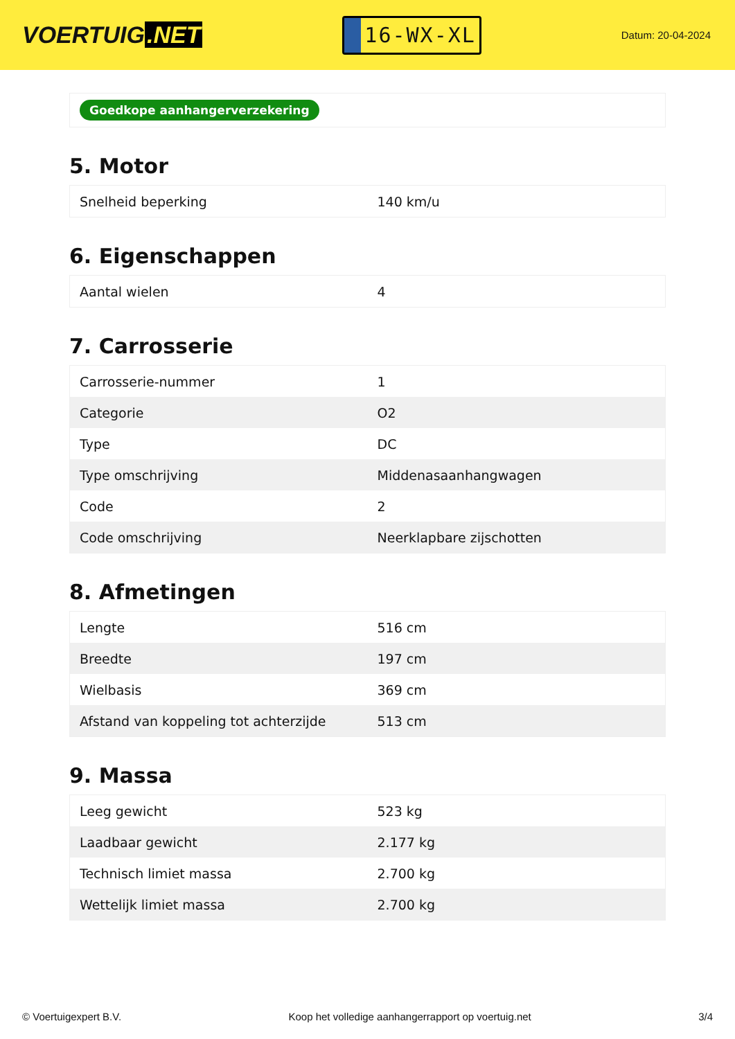VOERTUIG.NET
16-WX-XL
Datum: 20-04-2024
Goedkope aanhangerverzekering
5. Motor
| Snelheid beperking | 140 km/u |
6. Eigenschappen
| Aantal wielen | 4 |
7. Carrosserie
| Carrosserie-nummer | 1 |
| Categorie | O2 |
| Type | DC |
| Type omschrijving | Middenasaanhangwagen |
| Code | 2 |
| Code omschrijving | Neerklapbare zijschotten |
8. Afmetingen
| Lengte | 516 cm |
| Breedte | 197 cm |
| Wielbasis | 369 cm |
| Afstand van koppeling tot achterzijde | 513 cm |
9. Massa
| Leeg gewicht | 523 kg |
| Laadbaar gewicht | 2.177 kg |
| Technisch limiet massa | 2.700 kg |
| Wettelijk limiet massa | 2.700 kg |
© Voertuigexpert B.V. Koop het volledige aanhangerrapport op voertuig.net 3/4